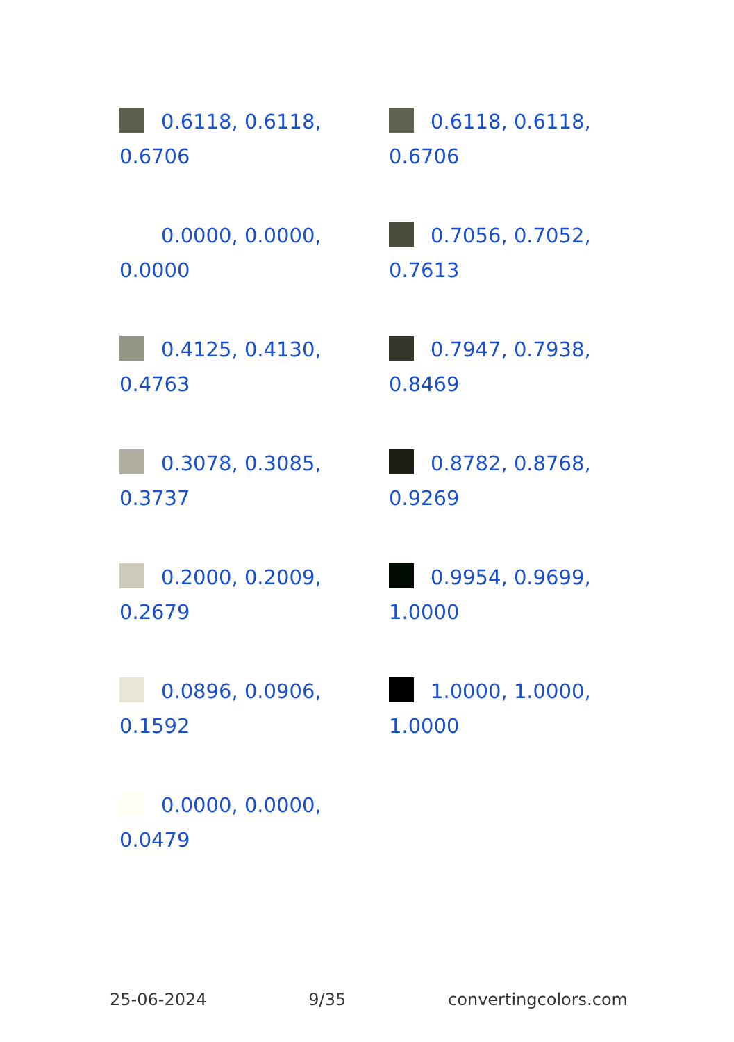0.6118, 0.6118, 0.6706
0.6118, 0.6118, 0.6706
0.0000, 0.0000, 0.0000
0.7056, 0.7052, 0.7613
0.4125, 0.4130, 0.4763
0.7947, 0.7938, 0.8469
0.3078, 0.3085, 0.3737
0.8782, 0.8768, 0.9269
0.2000, 0.2009, 0.2679
0.9954, 0.9699, 1.0000
0.0896, 0.0906, 0.1592
1.0000, 1.0000, 1.0000
0.0000, 0.0000, 0.0479
25-06-2024 9/35 convertingcolors.com